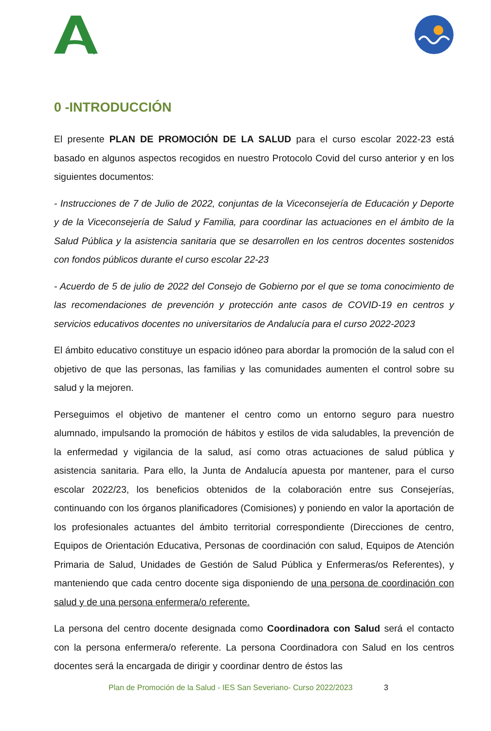0 -INTRODUCCIÓN
El presente PLAN DE PROMOCIÓN DE LA SALUD para el curso escolar 2022-23 está basado en algunos aspectos recogidos en nuestro Protocolo Covid del curso anterior y en los siguientes documentos:
- Instrucciones de 7 de Julio de 2022, conjuntas de la Viceconsejería de Educación y Deporte y de la Viceconsejería de Salud y Familia, para coordinar las actuaciones en el ámbito de la Salud Pública y la asistencia sanitaria que se desarrollen en los centros docentes sostenidos con fondos públicos durante el curso escolar 22-23
- Acuerdo de 5 de julio de 2022 del Consejo de Gobierno por el que se toma conocimiento de las recomendaciones de prevención y protección ante casos de COVID-19 en centros y servicios educativos docentes no universitarios de Andalucía para el curso 2022-2023
El ámbito educativo constituye un espacio idóneo para abordar la promoción de la salud con el objetivo de que las personas, las familias y las comunidades aumenten el control sobre su salud y la mejoren.
Perseguimos el objetivo de mantener el centro como un entorno seguro para nuestro alumnado, impulsando la promoción de hábitos y estilos de vida saludables, la prevención de la enfermedad y vigilancia de la salud, así como otras actuaciones de salud pública y asistencia sanitaria. Para ello, la Junta de Andalucía apuesta por mantener, para el curso escolar 2022/23, los beneficios obtenidos de la colaboración entre sus Consejerías, continuando con los órganos planificadores (Comisiones) y poniendo en valor la aportación de los profesionales actuantes del ámbito territorial correspondiente (Direcciones de centro, Equipos de Orientación Educativa, Personas de coordinación con salud, Equipos de Atención Primaria de Salud, Unidades de Gestión de Salud Pública y Enfermeras/os Referentes), y manteniendo que cada centro docente siga disponiendo de una persona de coordinación con salud y de una persona enfermera/o referente.
La persona del centro docente designada como Coordinadora con Salud será el contacto con la persona enfermera/o referente. La persona Coordinadora con Salud en los centros docentes será la encargada de dirigir y coordinar dentro de éstos las
Plan de Promoción de la Salud - IES San Severiano- Curso 2022/2023 3